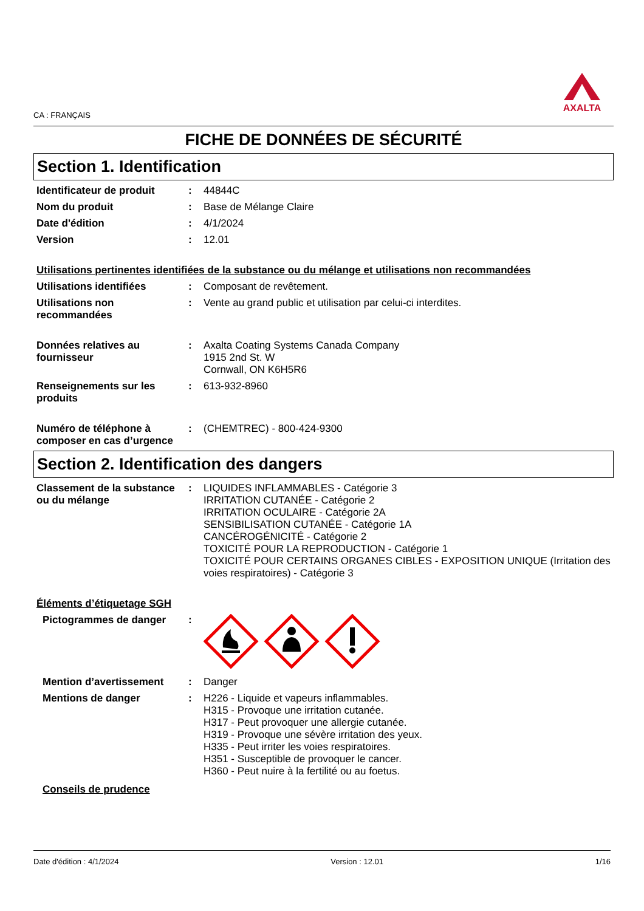CA : FRANÇAIS
AXALTA
FICHE DE DONNÉES DE SÉCURITÉ
Section 1. Identification
Identificateur de produit
: 44844C
Nom du produit : Base de Mélange Claire
Date d'édition : 4/1/2024
Version : 12.01
Utilisations pertinentes identifiées de la substance ou du mélange et utilisations non recommandées
Utilisations identifiées : Composant de revêtement.
Utilisations non recommandées
: Vente au grand public et utilisation par celui-ci interdites.
Données relatives au fournisseur
: Axalta Coating Systems Canada Company
1915 2nd St. W
Cornwall, ON K6H5R6
Renseignements sur les produits
: 613-932-8960
Numéro de téléphone à composer en cas d’urgence
: (CHEMTREC) - 800-424-9300
Section 2. Identification des dangers
Classement de la substance ou du mélange
: LIQUIDES INFLAMMABLES - Catégorie 3
IRRITATION CUTANÉE - Catégorie 2
IRRITATION OCULAIRE - Catégorie 2A
SENSIBILISATION CUTANÉE - Catégorie 1A
CANCÉROGÉNICITÉ - Catégorie 2
TOXICITÉ POUR LA REPRODUCTION - Catégorie 1
TOXICITÉ POUR CERTAINS ORGANES CIBLES - EXPOSITION UNIQUE (Irritation des voies respiratoires) - Catégorie 3
Éléments d’étiquetage SGH
Pictogrammes de danger :
Mention d’avertissement : Danger
Mentions de danger : H226 - Liquide et vapeurs inflammables.
H315 - Provoque une irritation cutanée.
H317 - Peut provoquer une allergie cutanée.
H319 - Provoque une sévère irritation des yeux.
H335 - Peut irriter les voies respiratoires.
H351 - Susceptible de provoquer le cancer.
H360 - Peut nuire à la fertilité ou au foetus.
Conseils de prudence
Date d'édition : 4/1/2024 Version : 12.01 1/16